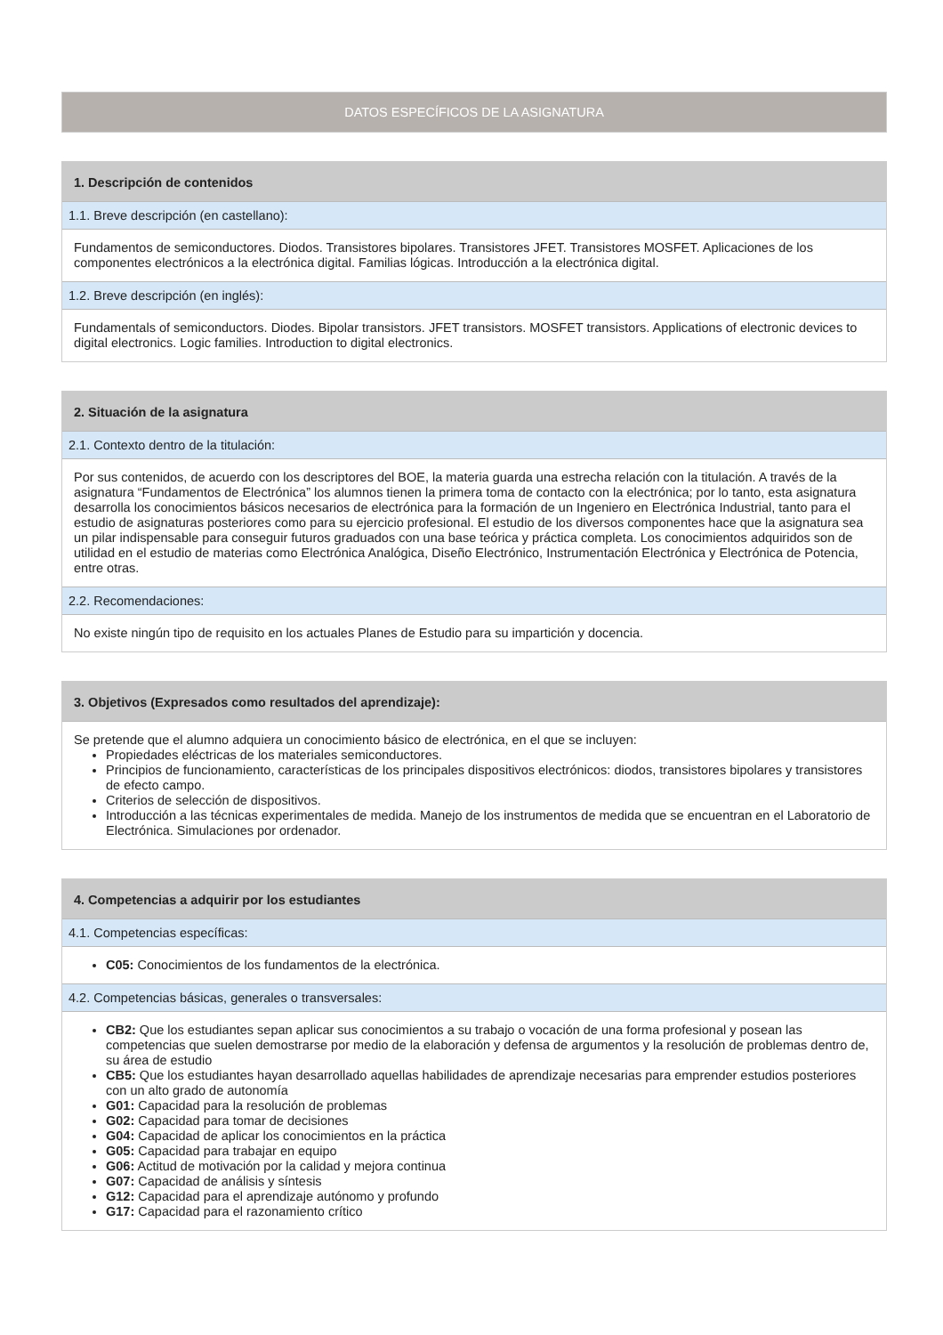DATOS ESPECÍFICOS DE LA ASIGNATURA
1. Descripción de contenidos
1.1. Breve descripción (en castellano):
Fundamentos de semiconductores. Diodos. Transistores bipolares. Transistores JFET. Transistores MOSFET. Aplicaciones de los componentes electrónicos a la electrónica digital. Familias lógicas. Introducción a la electrónica digital.
1.2. Breve descripción (en inglés):
Fundamentals of semiconductors. Diodes. Bipolar transistors. JFET transistors. MOSFET transistors. Applications of electronic devices to digital electronics. Logic families. Introduction to digital electronics.
2. Situación de la asignatura
2.1. Contexto dentro de la titulación:
Por sus contenidos, de acuerdo con los descriptores del BOE, la materia guarda una estrecha relación con la titulación. A través de la asignatura “Fundamentos de Electrónica” los alumnos tienen la primera toma de contacto con la electrónica; por lo tanto, esta asignatura desarrolla los conocimientos básicos necesarios de electrónica para la formación de un Ingeniero en Electrónica Industrial, tanto para el estudio de asignaturas posteriores como para su ejercicio profesional. El estudio de los diversos componentes hace que la asignatura sea un pilar indispensable para conseguir futuros graduados con una base teórica y práctica completa. Los conocimientos adquiridos son de utilidad en el estudio de materias como Electrónica Analógica, Diseño Electrónico, Instrumentación Electrónica y Electrónica de Potencia, entre otras.
2.2. Recomendaciones:
No existe ningún tipo de requisito en los actuales Planes de Estudio para su impartición y docencia.
3. Objetivos (Expresados como resultados del aprendizaje):
Se pretende que el alumno adquiera un conocimiento básico de electrónica, en el que se incluyen:
Propiedades eléctricas de los materiales semiconductores.
Principios de funcionamiento, características de los principales dispositivos electrónicos: diodos, transistores bipolares y transistores de efecto campo.
Criterios de selección de dispositivos.
Introducción a las técnicas experimentales de medida. Manejo de los instrumentos de medida que se encuentran en el Laboratorio de Electrónica. Simulaciones por ordenador.
4. Competencias a adquirir por los estudiantes
4.1. Competencias específicas:
C05: Conocimientos de los fundamentos de la electrónica.
4.2. Competencias básicas, generales o transversales:
CB2: Que los estudiantes sepan aplicar sus conocimientos a su trabajo o vocación de una forma profesional y posean las competencias que suelen demostrarse por medio de la elaboración y defensa de argumentos y la resolución de problemas dentro de, su área de estudio
CB5: Que los estudiantes hayan desarrollado aquellas habilidades de aprendizaje necesarias para emprender estudios posteriores con un alto grado de autonomía
G01: Capacidad para la resolución de problemas
G02: Capacidad para tomar de decisiones
G04: Capacidad de aplicar los conocimientos en la práctica
G05: Capacidad para trabajar en equipo
G06: Actitud de motivación por la calidad y mejora continua
G07: Capacidad de análisis y síntesis
G12: Capacidad para el aprendizaje autónomo y profundo
G17: Capacidad para el razonamiento crítico